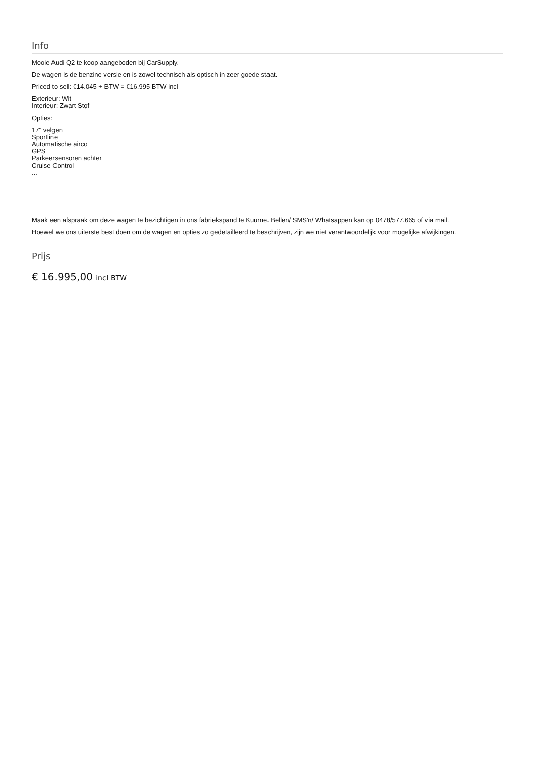Info
Mooie Audi Q2 te koop aangeboden bij CarSupply.
De wagen is de benzine versie en is zowel technisch als optisch in zeer goede staat.
Priced to sell: €14.045 + BTW = €16.995 BTW incl
Exterieur: Wit
Interieur: Zwart Stof
Opties:
17" velgen
Sportline
Automatische airco
GPS
Parkeersensoren achter
Cruise Control
...
Maak een afspraak om deze wagen te bezichtigen in ons fabriekspand te Kuurne. Bellen/ SMS'n/ Whatsappen kan op 0478/577.665 of via mail.
Hoewel we ons uiterste best doen om de wagen en opties zo gedetailleerd te beschrijven, zijn we niet verantwoordelijk voor mogelijke afwijkingen.
Prijs
€ 16.995,00 incl BTW